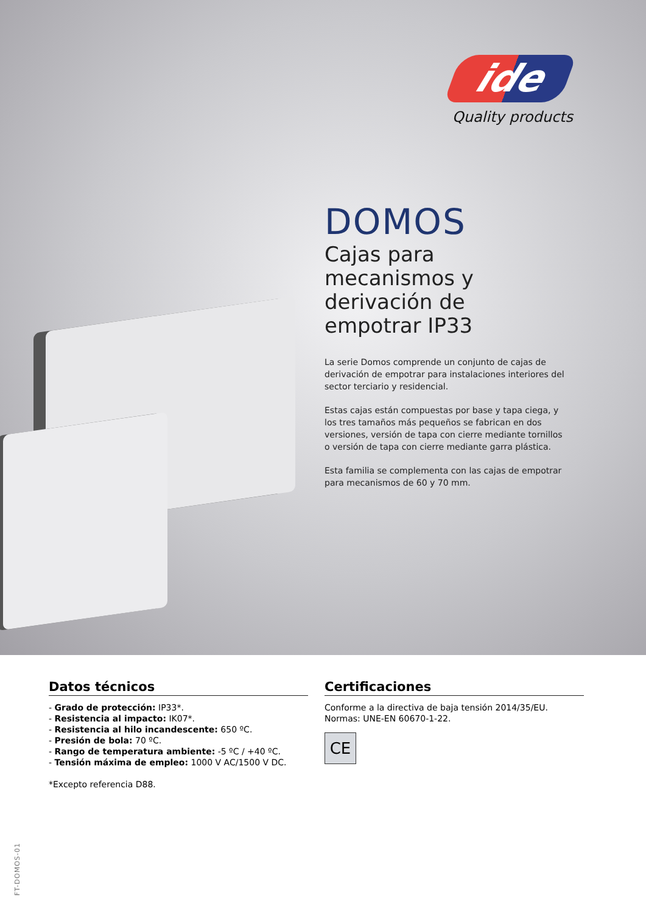ide
Quality products
DOMOS
Cajas para mecanismos y derivación de empotrar IP33
La serie Domos comprende un conjunto de cajas de derivación de empotrar para instalaciones interiores del sector terciario y residencial.
Estas cajas están compuestas por base y tapa ciega, y los tres tamaños más pequeños se fabrican en dos versiones, versión de tapa con cierre mediante tornillos o versión de tapa con cierre mediante garra plástica.
Esta familia se complementa con las cajas de empotrar para mecanismos de 60 y 70 mm.
Datos técnicos
- Grado de protección: IP33*.
- Resistencia al impacto: IK07*.
- Resistencia al hilo incandescente: 650 ºC.
- Presión de bola: 70 ºC.
- Rango de temperatura ambiente: -5 ºC / +40 ºC.
- Tensión máxima de empleo: 1000 V AC/1500 V DC.
*Excepto referencia D88.
Certificaciones
Conforme a la directiva de baja tensión 2014/35/EU.
Normas: UNE-EN 60670-1-22.
CE
FT-DOMOS-01